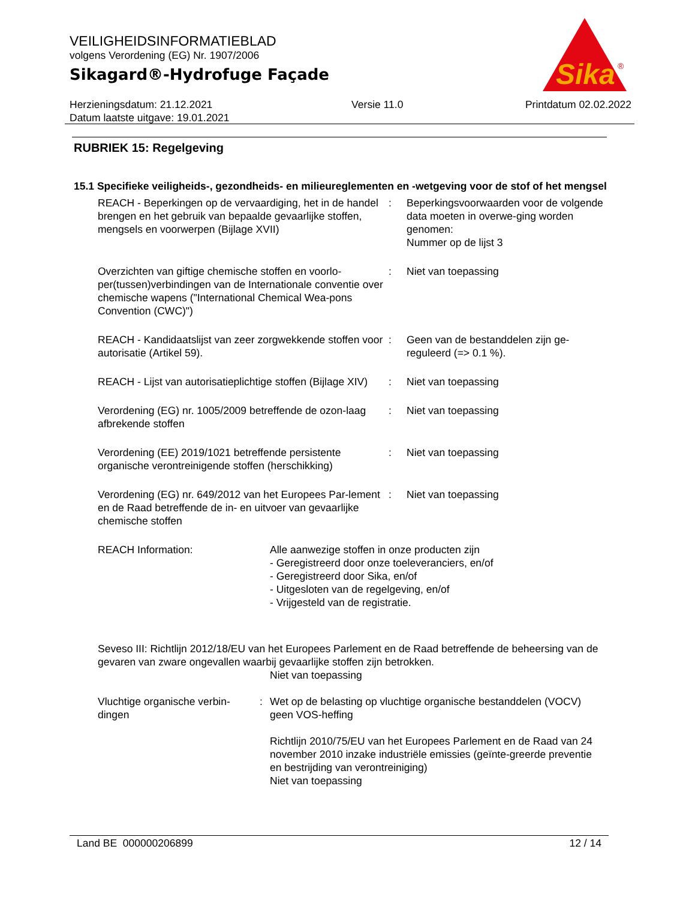VEILIGHEIDSINFORMATIEBLAD
volgens Verordening (EG) Nr. 1907/2006
Sikagard®-Hydrofuge Façade
Sika
®
Herzieningsdatum: 21.12.2021
Datum laatste uitgave: 19.01.2021
Versie 11.0 Printdatum 02.02.2022
RUBRIEK 15: Regelgeving
15.1 Specifieke veiligheids-, gezondheids- en milieureglementen en -wetgeving voor de stof of het mengsel
REACH - Beperkingen op de vervaardiging, het in de handel brengen en het gebruik van bepaalde gevaarlijke stoffen, mengsels en voorwerpen (Bijlage XVII)
: Beperkingsvoorwaarden voor de volgende data moeten in overwe-ging worden genomen:
Nummer op de lijst 3
Overzichten van giftige chemische stoffen en voorlo-per(tussen)verbindingen van de Internationale conventie over chemische wapens ("International Chemical Wea-pons Convention (CWC)")
: Niet van toepassing
REACH - Kandidaatslijst van zeer zorgwekkende stoffen voor autorisatie (Artikel 59).
: Geen van de bestanddelen zijn ge-reguleerd (=> 0.1 %).
REACH - Lijst van autorisatieplichtige stoffen (Bijlage XIV)
: Niet van toepassing
Verordening (EG) nr. 1005/2009 betreffende de ozon-laag afbrekende stoffen
: Niet van toepassing
Verordening (EE) 2019/1021 betreffende persistente organische verontreinigende stoffen (herschikking)
: Niet van toepassing
Verordening (EG) nr. 649/2012 van het Europees Par-lement en de Raad betreffende de in- en uitvoer van gevaarlijke chemische stoffen
: Niet van toepassing
REACH Information: Alle aanwezige stoffen in onze producten zijn
- Geregistreerd door onze toeleveranciers, en/of
- Geregistreerd door Sika, en/of
- Uitgesloten van de regelgeving, en/of
- Vrijgesteld van de registratie.
Seveso III: Richtlijn 2012/18/EU van het Europees Parlement en de Raad betreffende de beheersing van de gevaren van zware ongevallen waarbij gevaarlijke stoffen zijn betrokken.
Niet van toepassing
Vluchtige organische verbin-dingen
: Wet op de belasting op vluchtige organische bestanddelen (VOCV)
geen VOS-heffing
Richtlijn 2010/75/EU van het Europees Parlement en de Raad van 24 november 2010 inzake industriële emissies (geïnte-greerde preventie en bestrijding van verontreiniging)
Niet van toepassing
Land BE 000000206899 12 / 14